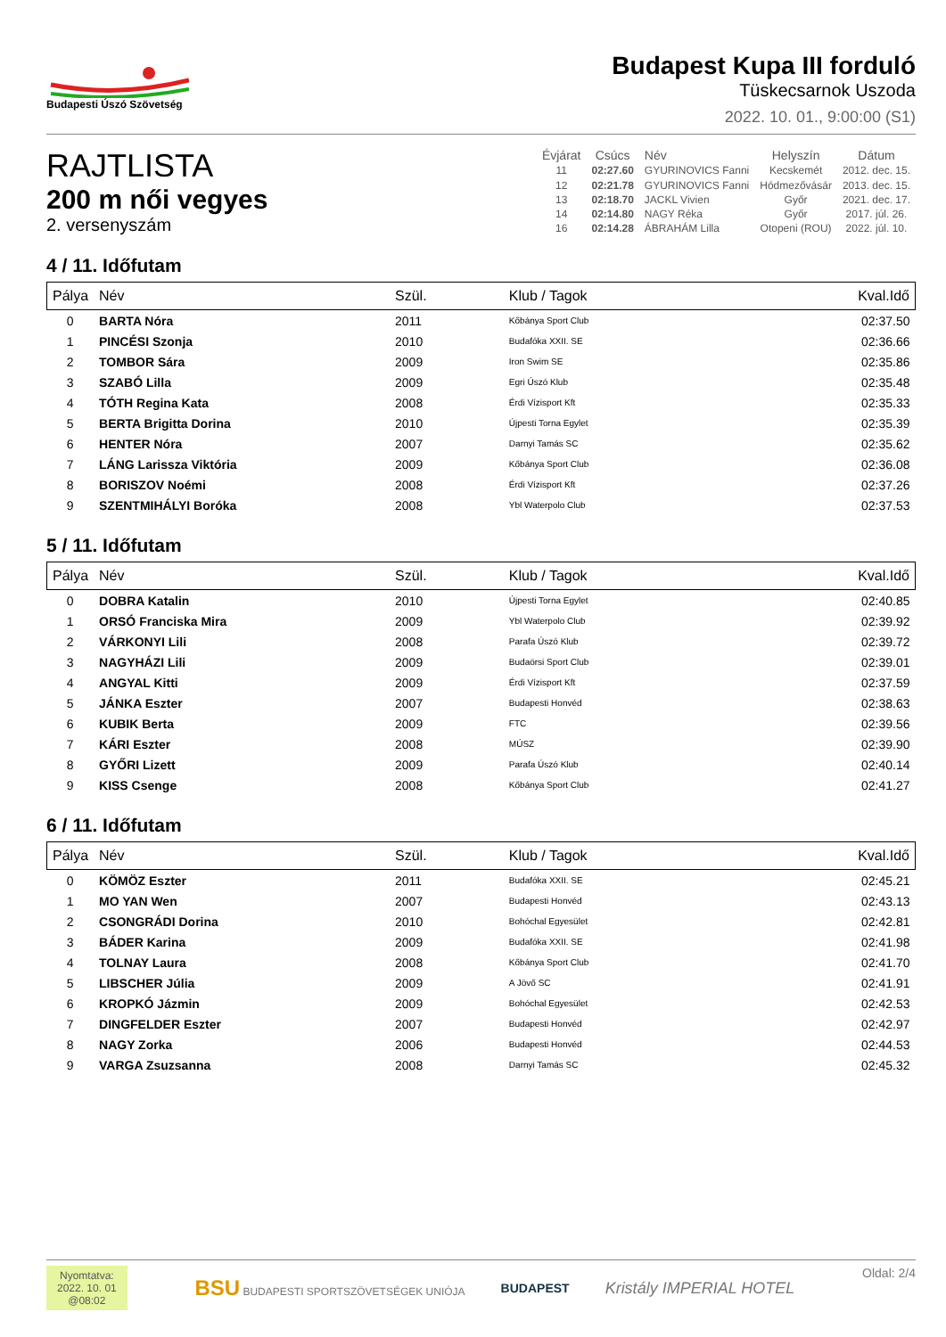Budapesti Úszó Szövetség
Budapest Kupa III forduló
Tüskecsarnok Uszoda
2022. 10. 01., 9:00:00 (S1)
RAJTLISTA
200 m női vegyes
2. versenyszám
| Évjárat | Csúcs | Név | Helyszín | Dátum |
| --- | --- | --- | --- | --- |
| 11 | 02:27.60 | GYURINOVICS Fanni | Kecskemét | 2012. dec. 15. |
| 12 | 02:21.78 | GYURINOVICS Fanni | Hódmezővásár | 2013. dec. 15. |
| 13 | 02:18.70 | JACKL Vivien | Győr | 2021. dec. 17. |
| 14 | 02:14.80 | NAGY Réka | Győr | 2017. júl. 26. |
| 16 | 02:14.28 | ÁBRAHÁM Lilla | Otopeni (ROU) | 2022. júl. 10. |
4 / 11. Időfutam
| Pálya | Név | Szül. | Klub / Tagok | Kval.Idő |
| --- | --- | --- | --- | --- |
| 0 | BARTA Nóra | 2011 | Kőbánya Sport Club | 02:37.50 |
| 1 | PINCÉSI Szonja | 2010 | Budafóka XXII. SE | 02:36.66 |
| 2 | TOMBOR Sára | 2009 | Iron Swim SE | 02:35.86 |
| 3 | SZABÓ Lilla | 2009 | Egri Úszó Klub | 02:35.48 |
| 4 | TÓTH Regina Kata | 2008 | Érdi Vízisport Kft | 02:35.33 |
| 5 | BERTA Brigitta Dorina | 2010 | Újpesti Torna Egylet | 02:35.39 |
| 6 | HENTER Nóra | 2007 | Darnyi Tamás SC | 02:35.62 |
| 7 | LÁNG Larissza Viktória | 2009 | Kőbánya Sport Club | 02:36.08 |
| 8 | BORISZOV Noémi | 2008 | Érdi Vízisport Kft | 02:37.26 |
| 9 | SZENTMIHÁLYI Boróka | 2008 | Ybl Waterpolo Club | 02:37.53 |
5 / 11. Időfutam
| Pálya | Név | Szül. | Klub / Tagok | Kval.Idő |
| --- | --- | --- | --- | --- |
| 0 | DOBRA Katalin | 2010 | Újpesti Torna Egylet | 02:40.85 |
| 1 | ORSÓ Franciska Mira | 2009 | Ybl Waterpolo Club | 02:39.92 |
| 2 | VÁRKONYI Lili | 2008 | Parafa Úszó Klub | 02:39.72 |
| 3 | NAGYHÁZI Lili | 2009 | Budaörsi Sport Club | 02:39.01 |
| 4 | ANGYAL Kitti | 2009 | Érdi Vízisport Kft | 02:37.59 |
| 5 | JÁNKA Eszter | 2007 | Budapesti Honvéd | 02:38.63 |
| 6 | KUBIK Berta | 2009 | FTC | 02:39.56 |
| 7 | KÁRI Eszter | 2008 | MÚSZ | 02:39.90 |
| 8 | GYŐRI Lizett | 2009 | Parafa Úszó Klub | 02:40.14 |
| 9 | KISS Csenge | 2008 | Kőbánya Sport Club | 02:41.27 |
6 / 11. Időfutam
| Pálya | Név | Szül. | Klub / Tagok | Kval.Idő |
| --- | --- | --- | --- | --- |
| 0 | KÖMÖZ Eszter | 2011 | Budafóka XXII. SE | 02:45.21 |
| 1 | MO YAN Wen | 2007 | Budapesti Honvéd | 02:43.13 |
| 2 | CSONGRÁDI Dorina | 2010 | Bohóchal Egyesület | 02:42.81 |
| 3 | BÁDER Karina | 2009 | Budafóka XXII. SE | 02:41.98 |
| 4 | TOLNAY Laura | 2008 | Kőbánya Sport Club | 02:41.70 |
| 5 | LIBSCHER Júlia | 2009 | A Jövő SC | 02:41.91 |
| 6 | KROPKÓ Jázmin | 2009 | Bohóchal Egyesület | 02:42.53 |
| 7 | DINGFELDER Eszter | 2007 | Budapesti Honvéd | 02:42.97 |
| 8 | NAGY Zorka | 2006 | Budapesti Honvéd | 02:44.53 |
| 9 | VARGA Zsuzsanna | 2008 | Darnyi Tamás SC | 02:45.32 |
Nyomtatva:
2022. 10. 01
@08:02
BSU BUDAPESTI SPORTSZÖVETSÉGEK UNIÓJA BUDAPEST Kristály IMPERIAL HOTEL
Oldal: 2/4